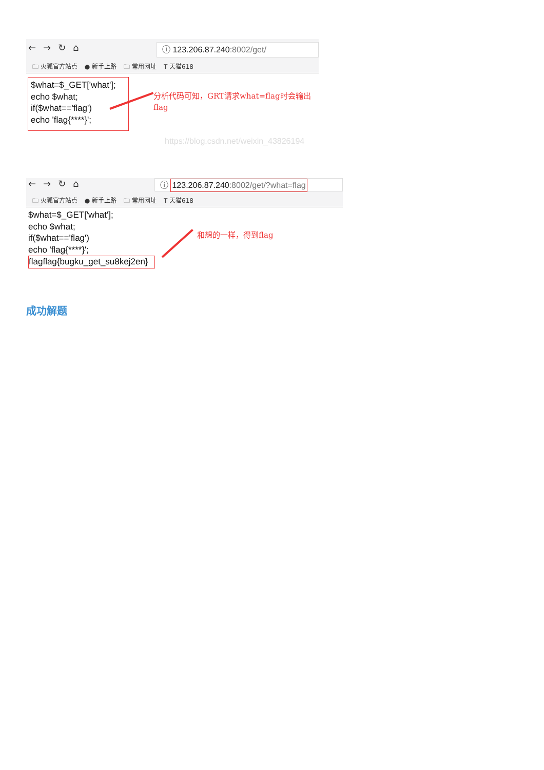← → ↻ ⌂ ⓘ 123.206.87.240:8002/get/
🗀 火狐官方站点 ● 新手上路 🗀 常用网址 T 天猫618
$what=$_GET['what'];
echo $what;
if($what=='flag')
echo 'flag{****}';
分析代码可知，GRT请求what=flag时会输出flag
https://blog.csdn.net/weixin_43826194
← → ↻ ⌂
ⓘ 123.206.87.240:8002/get/?what=flag
🗀 火狐官方站点 ● 新手上路 🗀 常用网址 T 天猫618
$what=$_GET['what'];
echo $what;
if($what=='flag')
echo 'flag{****}';
flagflag{bugku_get_su8kej2en}
和想的一样，得到flag
成功解题